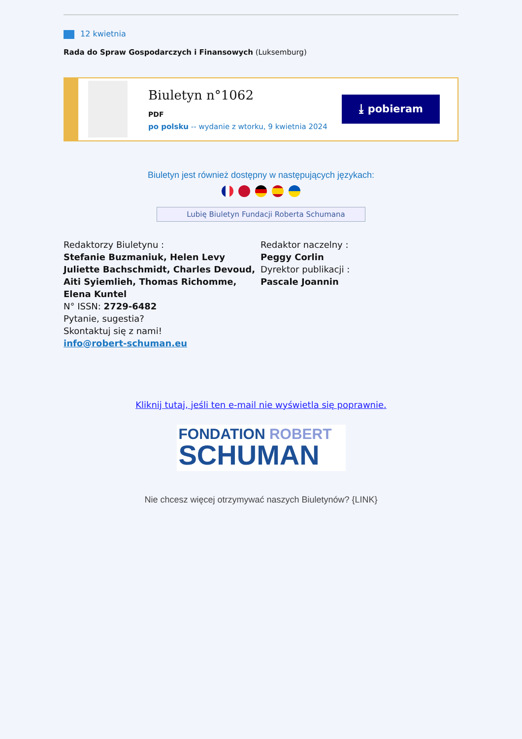12 kwietnia
Rada do Spraw Gospodarczych i Finansowych (Luksemburg)
Biuletyn n°1062
PDF
po polsku -- wydanie z wtorku, 9 kwietnia 2024
⤓ pobieram
Biuletyn jest również dostępny w następujących językach:
Lubię Biuletyn Fundacji Roberta Schumana
Redaktorzy Biuletynu :
Stefanie Buzmaniuk, Helen Levy
Juliette Bachschmidt, Charles Devoud, Aiti Syiemlieh, Thomas Richomme, Elena Kuntel
N° ISSN: 2729-6482
Pytanie, sugestia?
Skontaktuj się z nami!
info@robert-schuman.eu
Redaktor naczelny :
Peggy Corlin
Dyrektor publikacji :
Pascale Joannin
Kliknij tutaj, jeśli ten e-mail nie wyświetla się poprawnie.
FONDATION ROBERT
SCHUMAN
Nie chcesz więcej otrzymywać naszych Biuletynów? {LINK}